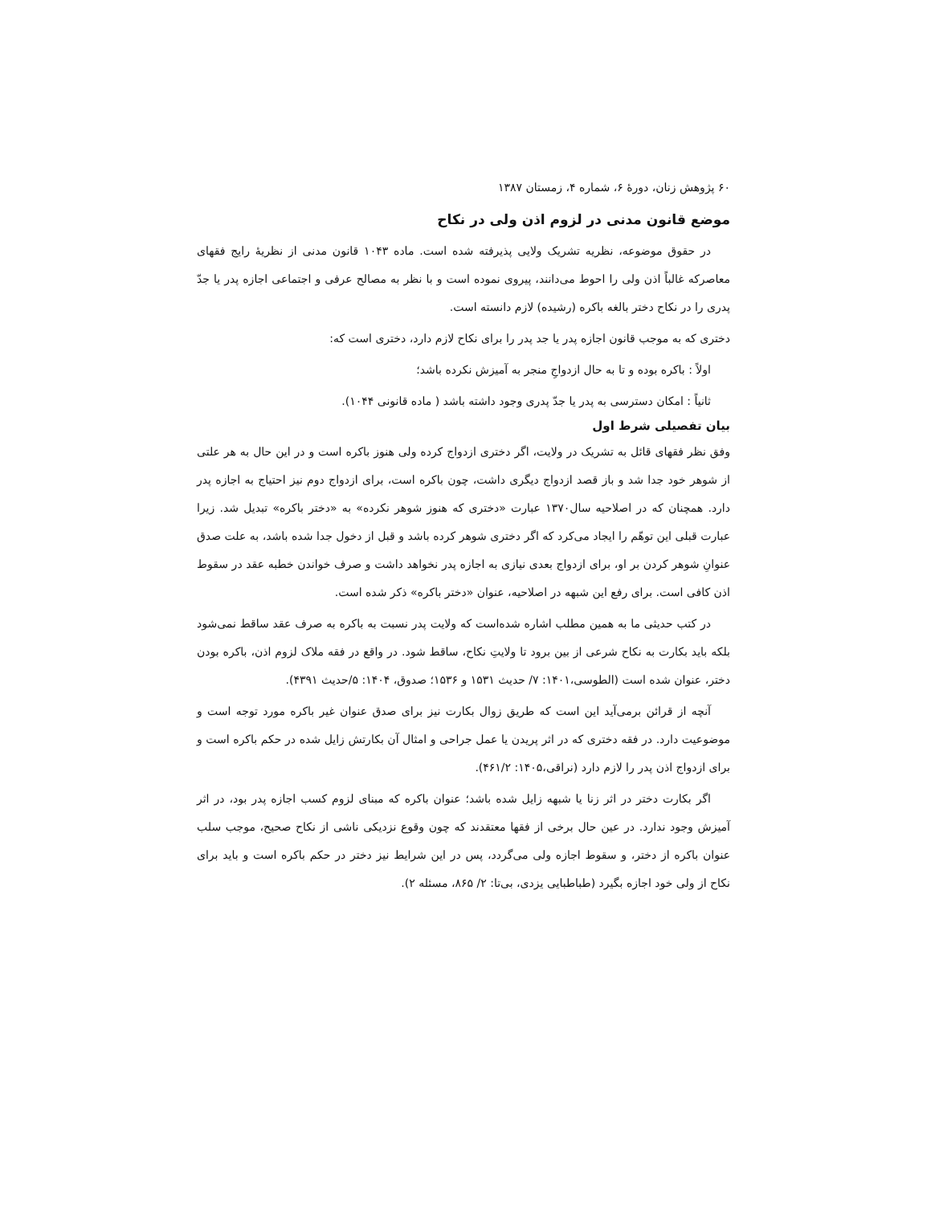۶۰ پژوهش زنان، دورهٔ ۶، شماره ۴، زمستان ۱۳۸۷
موضع قانون مدنی در لزوم اذن ولی در نکاح
در حقوق موضوعه، نظریه تشریک ولایی پذیرفته شده است. ماده ۱۰۴۳ قانون مدنی از نظریهٔ رایج فقهای معاصرکه غالباً اذن ولی را احوط می‌دانند، پیروی نموده است و با نظر به مصالح عرفی و اجتماعی اجازه پدر یا جدّ پدری را در نکاح دختر بالغه باکره (رشیده) لازم دانسته است.
دختری که به موجب قانون اجازه پدر یا جد پدر را برای نکاح لازم دارد، دختری است که:
اولاً : باکره بوده و تا به حال ازدواجِ منجر به آمیزش نکرده باشد؛
ثانیاً : امکان دسترسی به پدر یا جدّ پدری وجود داشته باشد ( ماده قانونی ۱۰۴۴).
بیان تفصیلی شرط اول
وفق نظر فقهای قائل به تشریک در ولایت، اگر دختری ازدواج کرده ولی هنوز باکره است و در این حال به هر علتی از شوهر خود جدا شد و باز قصد ازدواج دیگری داشت، چون باکره است، برای ازدواج دوم نیز احتیاج به اجازه پدر دارد. همچنان که در اصلاحیه سال۱۳۷۰ عبارت «دختری که هنوز شوهر نکرده» به «دختر باکره» تبدیل شد. زیرا عبارت قبلی این توهّم را ایجاد می‌کرد که اگر دختری شوهر کرده باشد و قبل از دخول جدا شده باشد، به علت صدق عنوانِ شوهر کردن بر او، برای ازدواج بعدی نیازی به اجازه پدر نخواهد داشت و صرف خواندن خطبه عقد در سقوط اذن کافی است. برای رفع این شبهه در اصلاحیه، عنوان «دختر باکره» ذکر شده است.
در کتب حدیثی ما به همین مطلب اشاره شده‌است که ولایت پدر نسبت به باکره به صرف عقد ساقط نمی‌شود بلکه باید بکارت به نکاح شرعی از بین برود تا ولایتِ نکاح، ساقط شود. در واقع در فقه ملاک لزوم اذن، باکره بودن دختر، عنوان شده است (الطوسی،۱۴۰۱: ۷/ حدیث ۱۵۳۱ و ۱۵۳۶؛ صدوق، ۱۴۰۴: ۵/حدیث ۴۳۹۱).
آنچه از قرائن برمی‌آید این است که طریق زوال بکارت نیز برای صدق عنوان غیر باکره مورد توجه است و موضوعیت دارد. در فقه دختری که در اثر پریدن یا عمل جراحی و امثال آن بکارتش زایل شده در حکم باکره است و برای ازدواج اذن پدر را لازم دارد (نراقی،۱۴۰۵: ۴۶۱/۲).
اگر بکارت دختر در اثر زنا یا شبهه زایل شده باشد؛ عنوان باکره که مبنای لزوم کسب اجازه پدر بود، در اثر آمیزش وجود ندارد. در عین حال برخی از فقها معتقدند که چون وقوع نزدیکی ناشی از نکاح صحیح، موجب سلب عنوان باکره از دختر، و سقوط اجازه ولی می‌گردد، پس در این شرایط نیز دختر در حکم باکره است و باید برای نکاح از ولی خود اجازه بگیرد (طباطبایی یزدی، بی‌تا: ۲/ ۸۶۵، مسئله ۲).